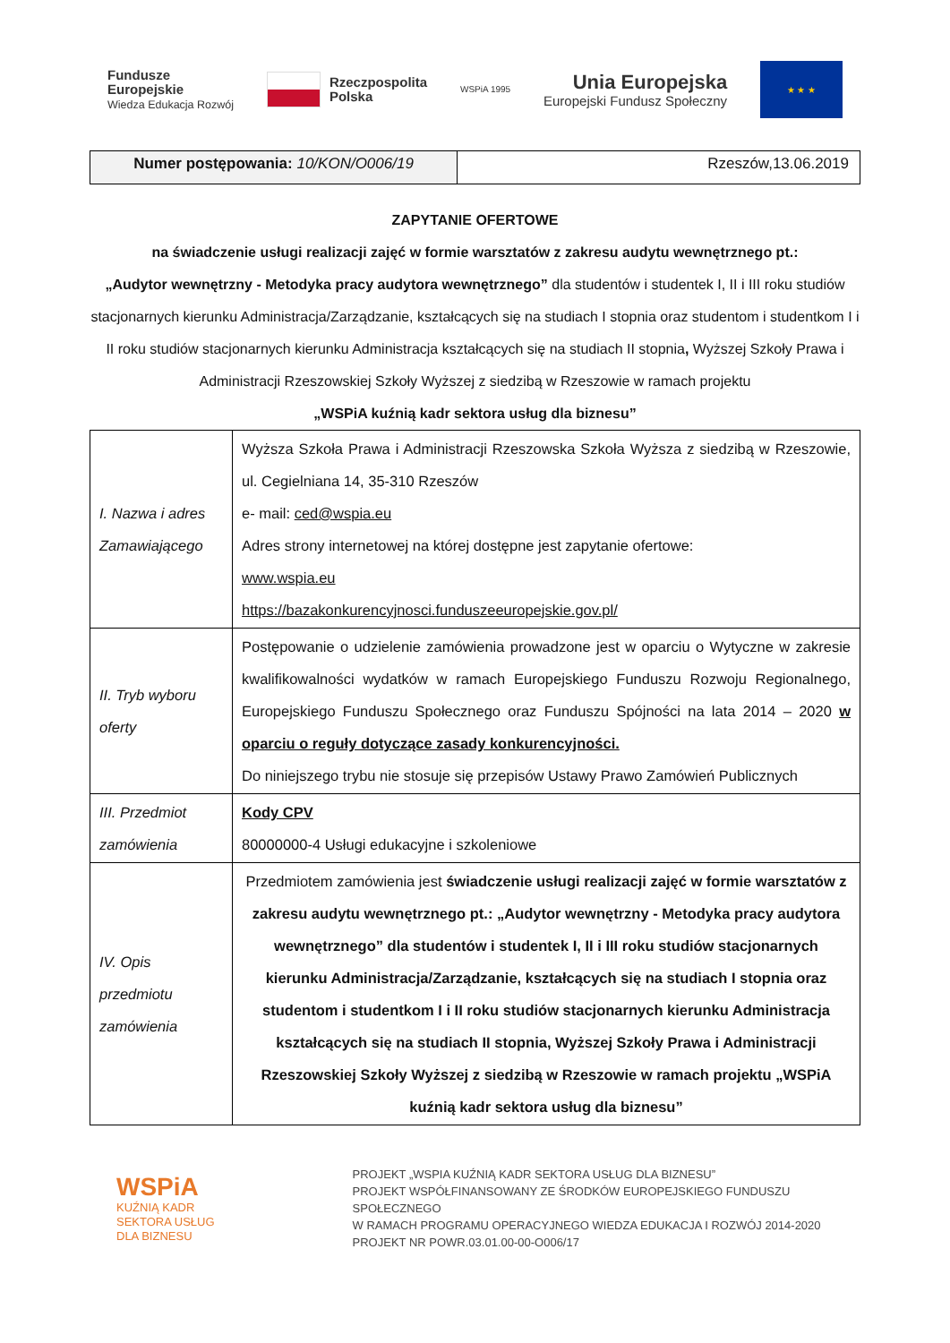Fundusze
Europejskie
Wiedza Edukacja Rozwój
Rzeczpospolita
Polska
WSPiA 1995
Unia Europejska
Europejski Fundusz Społeczny
★ ★ ★
Numer postępowania: 10/KON/O006/19 Rzeszów,13.06.2019
ZAPYTANIE OFERTOWE
na świadczenie usługi realizacji zajęć w formie warsztatów z zakresu audytu wewnętrznego pt.:
„Audytor wewnętrzny - Metodyka pracy audytora wewnętrznego” dla studentów i studentek I, II i III roku studiów stacjonarnych kierunku Administracja/Zarządzanie, kształcących się na studiach I stopnia oraz studentom i studentkom I i II roku studiów stacjonarnych kierunku Administracja kształcących się na studiach II stopnia, Wyższej Szkoły Prawa i Administracji Rzeszowskiej Szkoły Wyższej z siedzibą w Rzeszowie w ramach projektu
„WSPiA kuźnią kadr sektora usług dla biznesu”
| I. Nazwa i adres Zamawiającego | Wyższa Szkoła Prawa i Administracji Rzeszowska Szkoła Wyższa z siedzibą w Rzeszowie, ul. Cegielniana 14, 35-310 Rzeszów e- mail: ced@wspia.eu Adres strony internetowej na której dostępne jest zapytanie ofertowe: www.wspia.eu https://bazakonkurencyjnosci.funduszeeuropejskie.gov.pl/ |
| II. Tryb wyboru oferty | Postępowanie o udzielenie zamówienia prowadzone jest w oparciu o Wytyczne w zakresie kwalifikowalności wydatków w ramach Europejskiego Funduszu Rozwoju Regionalnego, Europejskiego Funduszu Społecznego oraz Funduszu Spójności na lata 2014 – 2020 w oparciu o reguły dotyczące zasady konkurencyjności. Do niniejszego trybu nie stosuje się przepisów Ustawy Prawo Zamówień Publicznych |
| III. Przedmiot zamówienia | Kody CPV 80000000-4 Usługi edukacyjne i szkoleniowe |
| IV. Opis przedmiotu zamówienia | Przedmiotem zamówienia jest świadczenie usługi realizacji zajęć w formie warsztatów z zakresu audytu wewnętrznego pt.: „Audytor wewnętrzny - Metodyka pracy audytora wewnętrznego” dla studentów i studentek I, II i III roku studiów stacjonarnych kierunku Administracja/Zarządzanie, kształcących się na studiach I stopnia oraz studentom i studentkom I i II roku studiów stacjonarnych kierunku Administracja kształcących się na studiach II stopnia, Wyższej Szkoły Prawa i Administracji Rzeszowskiej Szkoły Wyższej z siedzibą w Rzeszowie w ramach projektu „WSPiA kuźnią kadr sektora usług dla biznesu” |
WSPiA
KUŹNIĄ KADR
SEKTORA USŁUG
DLA BIZNESU
PROJEKT „WSPIA KUŹNIĄ KADR SEKTORA USŁUG DLA BIZNESU”
PROJEKT WSPÓŁFINANSOWANY ZE ŚRODKÓW EUROPEJSKIEGO FUNDUSZU SPOŁECZNEGO
W RAMACH PROGRAMU OPERACYJNEGO WIEDZA EDUKACJA I ROZWÓJ 2014-2020
PROJEKT NR POWR.03.01.00-00-O006/17